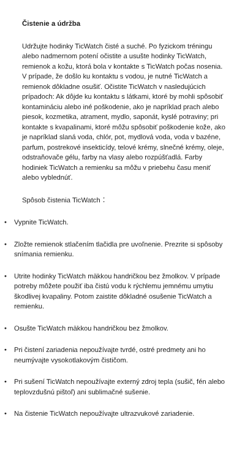Čistenie a údržba
Udržujte hodinky TicWatch čisté a suché. Po fyzickom tréningu alebo nadmernom potení očistite a usušte hodinky TicWatch, remienok a kožu, ktorá bola v kontakte s TicWatch počas nosenia. V prípade, že došlo ku kontaktu s vodou, je nutné TicWatch a remienok dôkladne osušiť. Očistite TicWatch v nasledujúcich prípadoch: Ak dôjde ku kontaktu s látkami, ktoré by mohli spôsobiť kontamináciu alebo iné poškodenie, ako je napríklad prach alebo piesok, kozmetika, atrament, mydlo, saponát, kyslé potraviny; pri kontakte s kvapalinami, ktoré môžu spôsobiť poškodenie kože, ako je napríklad slaná voda, chlór, pot, mydlová voda, voda v bazéne, parfum, postrekové insekticídy, telové krémy, slnečné krémy, oleje, odstraňovače gélu, farby na vlasy alebo rozpúšťadlá. Farby hodiniek TicWatch a remienku sa môžu v priebehu času meniť alebo vyblednúť.
Spôsob čistenia TicWatch：
• Vypnite TicWatch.
• Zložte remienok stlačením tlačidla pre uvoľnenie. Prezrite si spôsoby snímania remienku.
• Utrite hodinky TicWatch mäkkou handričkou bez žmolkov. V prípade potreby môžete použiť iba čistú vodu k rýchlemu jemnému umytiu škodlivej kvapaliny. Potom zaistite dôkladné osušenie TicWatch a remienku.
• Osušte TicWatch mäkkou handričkou bez žmolkov.
• Pri čistení zariadenia nepoužívajte tvrdé, ostré predmety ani ho neumývajte vysokotlakovým čističom.
• Pri sušení TicWatch nepoužívajte externý zdroj tepla (sušič, fén alebo teplovzdušnú pištoľ) ani sublimačné sušenie.
• Na čistenie TicWatch nepoužívajte ultrazvukové zariadenie.